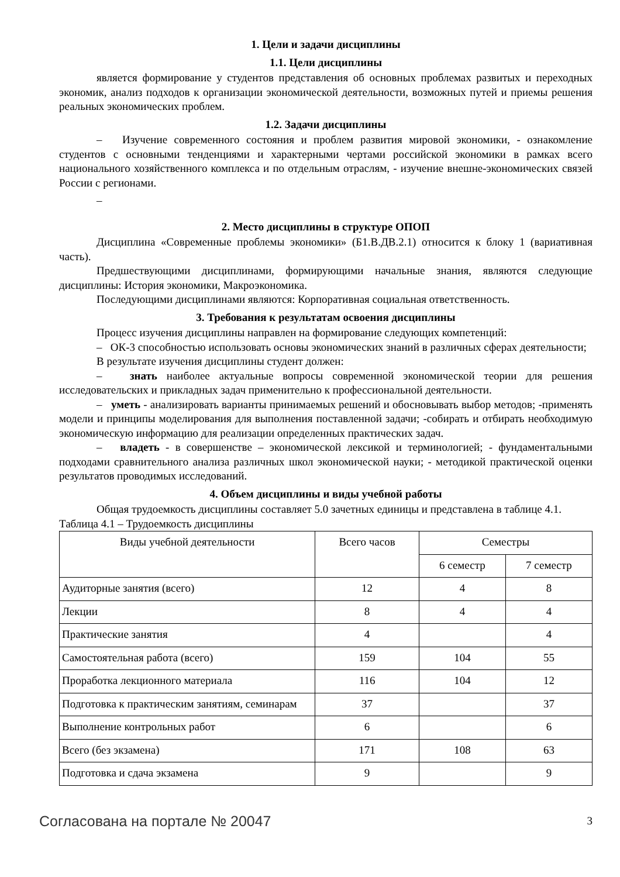1. Цели и задачи дисциплины
1.1. Цели дисциплины
является формирование у студентов представления об основных проблемах развитых и переходных экономик, анализ подходов к организации экономической деятельности, возможных путей и приемы решения реальных экономических проблем.
1.2. Задачи дисциплины
– Изучение современного состояния и проблем развития мировой экономики, - ознакомление студентов с основными тенденциями и характерными чертами российской экономики в рамках всего национального хозяйственного комплекса и по отдельным отраслям, - изучение внешне-экономических связей России с регионами.
–
2. Место дисциплины в структуре ОПОП
Дисциплина «Современные проблемы экономики» (Б1.В.ДВ.2.1) относится к блоку 1 (вариативная часть).
Предшествующими дисциплинами, формирующими начальные знания, являются следующие дисциплины: История экономики, Макроэкономика.
Последующими дисциплинами являются: Корпоративная социальная ответственность.
3. Требования к результатам освоения дисциплины
Процесс изучения дисциплины направлен на формирование следующих компетенций:
– ОК-3 способностью использовать основы экономических знаний в различных сферах деятельности;
В результате изучения дисциплины студент должен:
– знать наиболее актуальные вопросы современной экономической теории для решения исследовательских и прикладных задач применительно к профессиональной деятельности.
– уметь - анализировать варианты принимаемых решений и обосновывать выбор методов; -применять модели и принципы моделирования для выполнения поставленной задачи; -собирать и отбирать необходимую экономическую информацию для реализации определенных практических задач.
– владеть - в совершенстве – экономической лексикой и терминологией; - фундаментальными подходами сравнительного анализа различных школ экономической науки; - методикой практической оценки результатов проводимых исследований.
4. Объем дисциплины и виды учебной работы
Общая трудоемкость дисциплины составляет 5.0 зачетных единицы и представлена в таблице 4.1.
Таблица 4.1 – Трудоемкость дисциплины
| Виды учебной деятельности | Всего часов | Семестры | |
| --- | --- | --- | --- |
| | | 6 семестр | 7 семестр |
| Аудиторные занятия (всего) | 12 | 4 | 8 |
| Лекции | 8 | 4 | 4 |
| Практические занятия | 4 | | 4 |
| Самостоятельная работа (всего) | 159 | 104 | 55 |
| Проработка лекционного материала | 116 | 104 | 12 |
| Подготовка к практическим занятиям, семинарам | 37 | | 37 |
| Выполнение контрольных работ | 6 | | 6 |
| Всего (без экзамена) | 171 | 108 | 63 |
| Подготовка и сдача экзамена | 9 | | 9 |
Согласована на портале № 20047 3